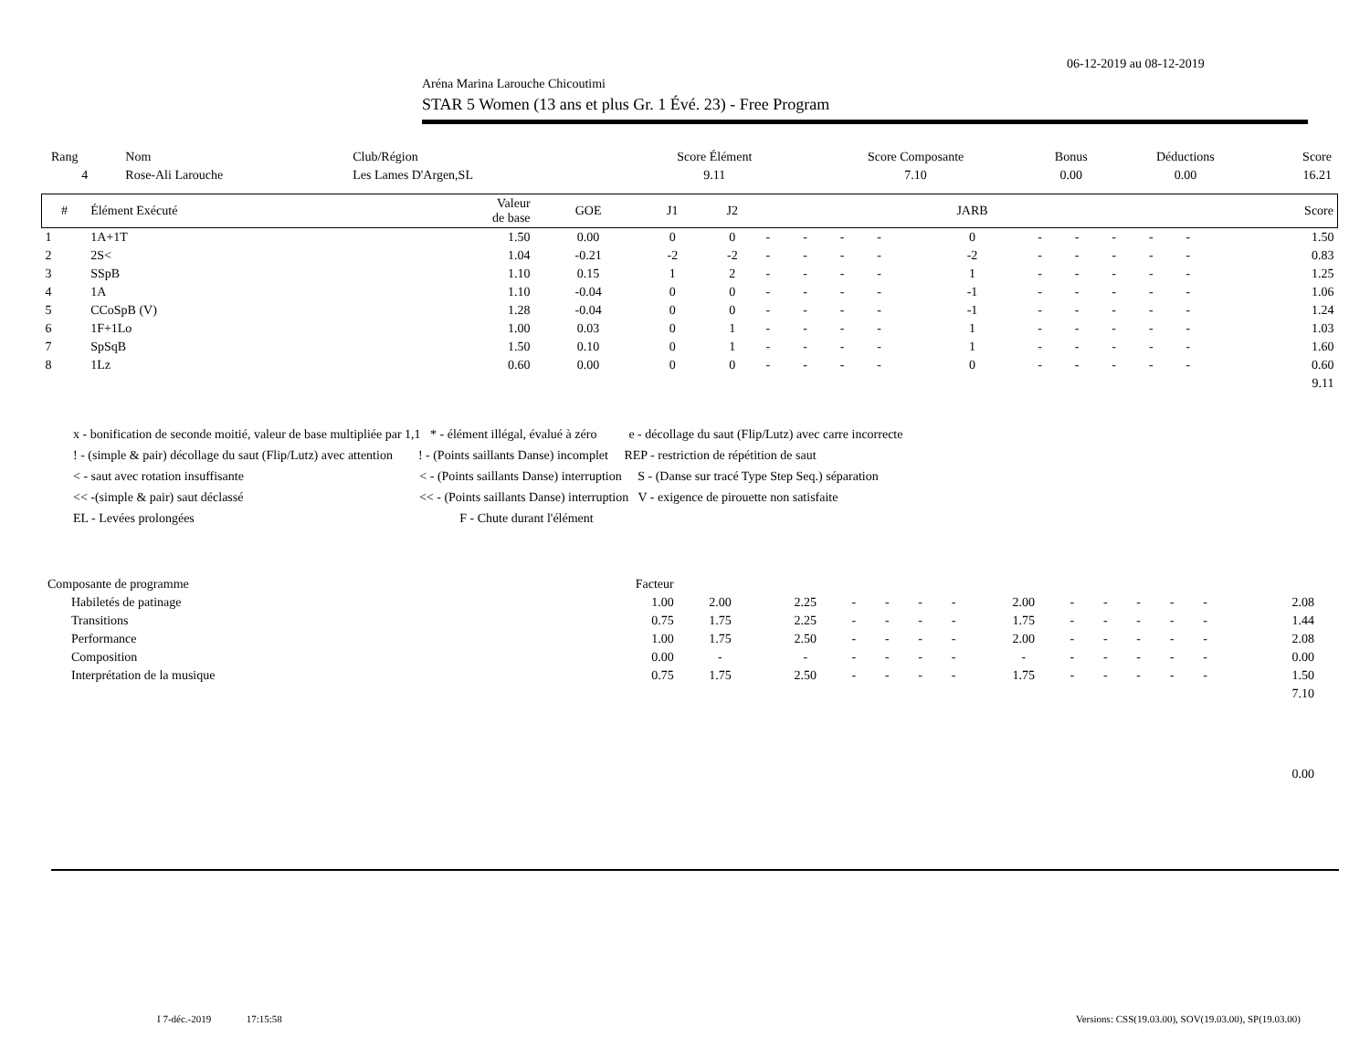06-12-2019 au 08-12-2019
Aréna Marina Larouche Chicoutimi
STAR 5 Women (13 ans et plus Gr. 1 Évé. 23) - Free Program
| Rang | Nom | Club/Région | Score Élément | Score Composante | Bonus | Déductions | Score |
| 4 | Rose-Ali Larouche | Les Lames D'Argen,SL | 9.11 | 7.10 | 0.00 | 0.00 | 16.21 |
| # | Élément Exécuté | Valeur de base | GOE | J1 | J2 | | | | | JARB | | | | | | Score |
| --- | --- | --- | --- | --- | --- | --- | --- | --- | --- | --- | --- | --- | --- | --- | --- | --- |
| 1 | 1A+1T | 1.50 | 0.00 | 0 | 0 | - | - | - | - | 0 | - | - | - | - | - | 1.50 |
| 2 | 2S< | 1.04 | -0.21 | -2 | -2 | - | - | - | - | -2 | - | - | - | - | - | 0.83 |
| 3 | SSpB | 1.10 | 0.15 | 1 | 2 | - | - | - | - | 1 | - | - | - | - | - | 1.25 |
| 4 | 1A | 1.10 | -0.04 | 0 | 0 | - | - | - | - | -1 | - | - | - | - | - | 1.06 |
| 5 | CCoSpB (V) | 1.28 | -0.04 | 0 | 0 | - | - | - | - | -1 | - | - | - | - | - | 1.24 |
| 6 | 1F+1Lo | 1.00 | 0.03 | 0 | 1 | - | - | - | - | 1 | - | - | - | - | - | 1.03 |
| 7 | SpSqB | 1.50 | 0.10 | 0 | 1 | - | - | - | - | 1 | - | - | - | - | - | 1.60 |
| 8 | 1Lz | 0.60 | 0.00 | 0 | 0 | - | - | - | - | 0 | - | - | - | - | - | 0.60 |
| 9.11 | | | | | | | | | | | | | | | | |
x - bonification de seconde moitié, valeur de base multipliée par 1,1 * - élément illégal, évalué à zéro e - décollage du saut (Flip/Lutz) avec carre incorrecte
! - (simple & pair) décollage du saut (Flip/Lutz) avec attention ! - (Points saillants Danse) incomplet REP - restriction de répétition de saut
< - saut avec rotation insuffisante < - (Points saillants Danse) interruption S - (Danse sur tracé Type Step Seq.) séparation
<< -(simple & pair) saut déclassé << - (Points saillants Danse) interruption V - exigence de pirouette non satisfaite
EL - Levées prolongées F - Chute durant l'élément
| Composante de programme | Facteur | | | | | | | | | | | | | | |
| Habiletés de patinage | 1.00 | 2.00 | 2.25 | - | - | - | - | 2.00 | - | - | - | - | - | 2.08 | |
| Transitions | 0.75 | 1.75 | 2.25 | - | - | - | - | 1.75 | - | - | - | - | - | 1.44 | |
| Performance | 1.00 | 1.75 | 2.50 | - | - | - | - | 2.00 | - | - | - | - | - | 2.08 | |
| Composition | 0.00 | - | - | - | - | - | - | - | - | - | - | - | - | 0.00 | |
| Interprétation de la musique | 0.75 | 1.75 | 2.50 | - | - | - | - | 1.75 | - | - | - | - | - | 1.50 | |
| 7.10 | | | | | | | | | | | | | | | |
| 0.00 | | | | | | | | | | | | | | | |
I 7-déc.-2019 17:15:58
Versions: CSS(19.03.00), SOV(19.03.00), SP(19.03.00)